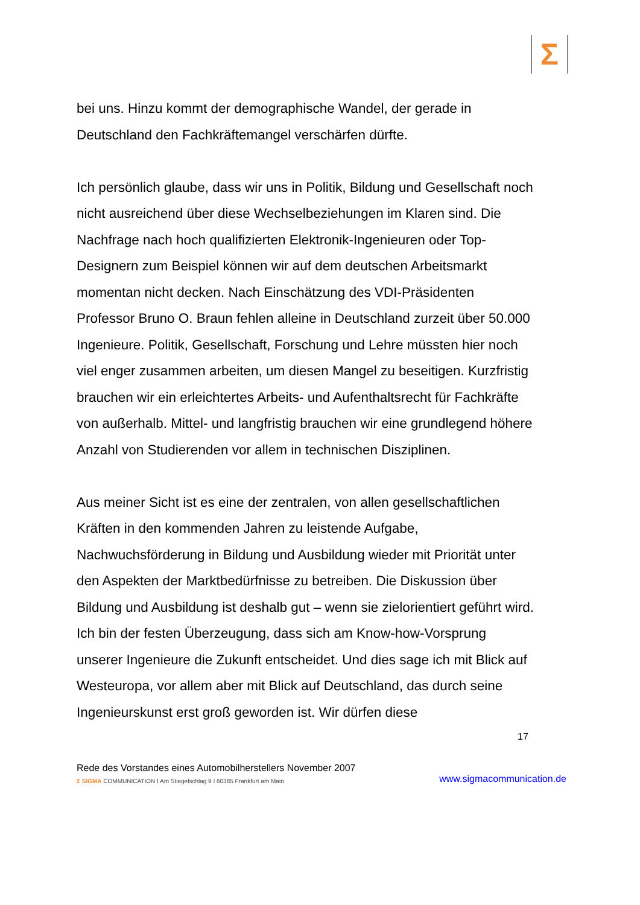Σ
bei uns. Hinzu kommt der demographische Wandel, der gerade in Deutschland den Fachkräftemangel verschärfen dürfte.
Ich persönlich glaube, dass wir uns in Politik, Bildung und Gesellschaft noch nicht ausreichend über diese Wechselbeziehungen im Klaren sind. Die Nachfrage nach hoch qualifizierten Elektronik-Ingenieuren oder Top-Designern zum Beispiel können wir auf dem deutschen Arbeitsmarkt momentan nicht decken. Nach Einschätzung des VDI-Präsidenten Professor Bruno O. Braun fehlen alleine in Deutschland zurzeit über 50.000 Ingenieure. Politik, Gesellschaft, Forschung und Lehre müssten hier noch viel enger zusammen arbeiten, um diesen Mangel zu beseitigen. Kurzfristig brauchen wir ein erleichtertes Arbeits- und Aufenthaltsrecht für Fachkräfte von außerhalb. Mittel- und langfristig brauchen wir eine grundlegend höhere Anzahl von Studierenden vor allem in technischen Disziplinen.
Aus meiner Sicht ist es eine der zentralen, von allen gesellschaftlichen Kräften in den kommenden Jahren zu leistende Aufgabe, Nachwuchsförderung in Bildung und Ausbildung wieder mit Priorität unter den Aspekten der Marktbedürfnisse zu betreiben. Die Diskussion über Bildung und Ausbildung ist deshalb gut – wenn sie zielorientiert geführt wird. Ich bin der festen Überzeugung, dass sich am Know-how-Vorsprung unserer Ingenieure die Zukunft entscheidet. Und dies sage ich mit Blick auf Westeuropa, vor allem aber mit Blick auf Deutschland, das durch seine Ingenieurskunst erst groß geworden ist. Wir dürfen diese
17
Rede des Vorstandes eines Automobilherstellers November 2007
Σ SIGMA COMMUNICATION I Am Stiegelschlag 9 I 60385 Frankfurt am Main www.sigmacommunication.de